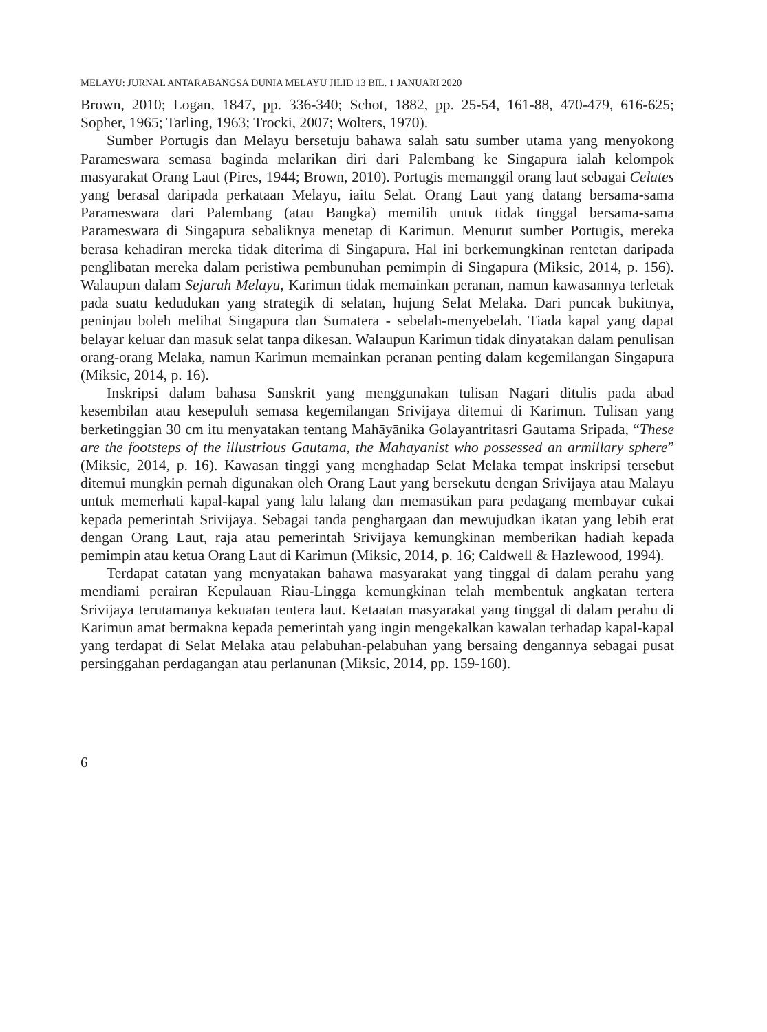MELAYU: JURNAL ANTARABANGSA DUNIA MELAYU JILID 13 BIL. 1 JANUARI 2020
Brown, 2010; Logan, 1847, pp. 336-340; Schot, 1882, pp. 25-54, 161-88, 470-479, 616-625; Sopher, 1965; Tarling, 1963; Trocki, 2007; Wolters, 1970).
Sumber Portugis dan Melayu bersetuju bahawa salah satu sumber utama yang menyokong Parameswara semasa baginda melarikan diri dari Palembang ke Singapura ialah kelompok masyarakat Orang Laut (Pires, 1944; Brown, 2010). Portugis memanggil orang laut sebagai Celates yang berasal daripada perkataan Melayu, iaitu Selat. Orang Laut yang datang bersama-sama Parameswara dari Palembang (atau Bangka) memilih untuk tidak tinggal bersama-sama Parameswara di Singapura sebaliknya menetap di Karimun. Menurut sumber Portugis, mereka berasa kehadiran mereka tidak diterima di Singapura. Hal ini berkemungkinan rentetan daripada penglibatan mereka dalam peristiwa pembunuhan pemimpin di Singapura (Miksic, 2014, p. 156). Walaupun dalam Sejarah Melayu, Karimun tidak memainkan peranan, namun kawasannya terletak pada suatu kedudukan yang strategik di selatan, hujung Selat Melaka. Dari puncak bukitnya, peninjau boleh melihat Singapura dan Sumatera - sebelah-menyebelah. Tiada kapal yang dapat belayar keluar dan masuk selat tanpa dikesan. Walaupun Karimun tidak dinyatakan dalam penulisan orang-orang Melaka, namun Karimun memainkan peranan penting dalam kegemilangan Singapura (Miksic, 2014, p. 16).
Inskripsi dalam bahasa Sanskrit yang menggunakan tulisan Nagari ditulis pada abad kesembilan atau kesepuluh semasa kegemilangan Srivijaya ditemui di Karimun. Tulisan yang berketinggian 30 cm itu menyatakan tentang Mahāyānika Golayantritasri Gautama Sripada, “These are the footsteps of the illustrious Gautama, the Mahayanist who possessed an armillary sphere” (Miksic, 2014, p. 16). Kawasan tinggi yang menghadap Selat Melaka tempat inskripsi tersebut ditemui mungkin pernah digunakan oleh Orang Laut yang bersekutu dengan Srivijaya atau Malayu untuk memerhati kapal-kapal yang lalu lalang dan memastikan para pedagang membayar cukai kepada pemerintah Srivijaya. Sebagai tanda penghargaan dan mewujudkan ikatan yang lebih erat dengan Orang Laut, raja atau pemerintah Srivijaya kemungkinan memberikan hadiah kepada pemimpin atau ketua Orang Laut di Karimun (Miksic, 2014, p. 16; Caldwell & Hazlewood, 1994).
Terdapat catatan yang menyatakan bahawa masyarakat yang tinggal di dalam perahu yang mendiami perairan Kepulauan Riau-Lingga kemungkinan telah membentuk angkatan tertera Srivijaya terutamanya kekuatan tentera laut. Ketaatan masyarakat yang tinggal di dalam perahu di Karimun amat bermakna kepada pemerintah yang ingin mengekalkan kawalan terhadap kapal-kapal yang terdapat di Selat Melaka atau pelabuhan-pelabuhan yang bersaing dengannya sebagai pusat persinggahan perdagangan atau perlanunan (Miksic, 2014, pp. 159-160).
6